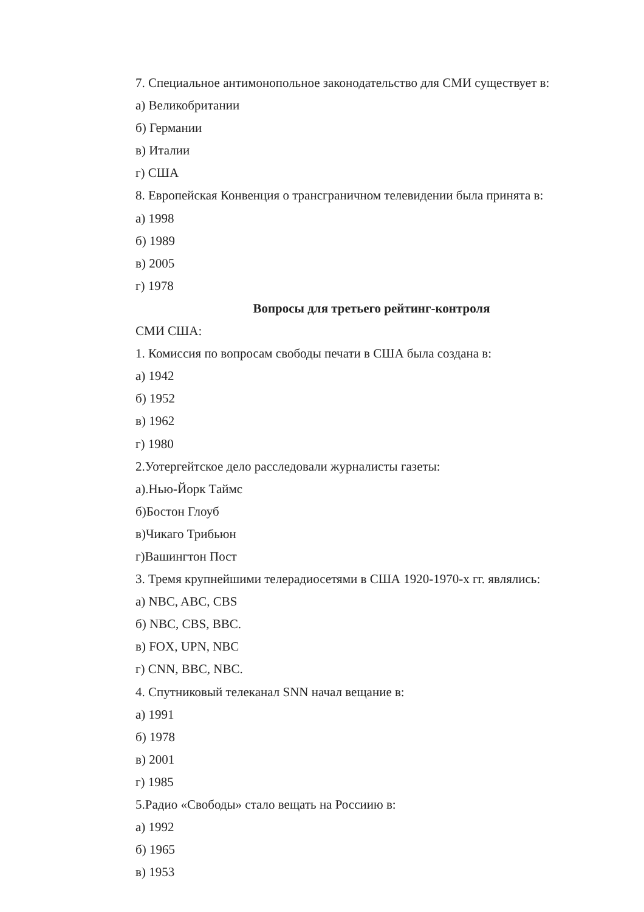7. Специальное антимонопольное законодательство для СМИ существует в:
а) Великобритании
б) Германии
в) Италии
г) США
8. Европейская Конвенция о трансграничном телевидении была принята в:
а) 1998
б) 1989
в) 2005
г) 1978
Вопросы для третьего рейтинг-контроля
СМИ США:
1. Комиссия по вопросам свободы печати в США была создана в:
а) 1942
б) 1952
в) 1962
г) 1980
2.Уотергейтское дело расследовали журналисты газеты:
а).Нью-Йорк Таймс
б)Бостон Глоуб
в)Чикаго Трибьюн
г)Вашингтон Пост
3. Тремя крупнейшими телерадиосетями в США 1920-1970-х гг. являлись:
а) NBC, ABC, CBS
б) NBC, CBS, BBC.
в) FOX, UPN, NBC
г) CNN, BBC, NBC.
4. Спутниковый телеканал SNN начал вещание в:
а) 1991
б) 1978
в) 2001
г) 1985
5.Радио «Свободы» стало вещать на Россиию в:
а) 1992
б) 1965
в) 1953